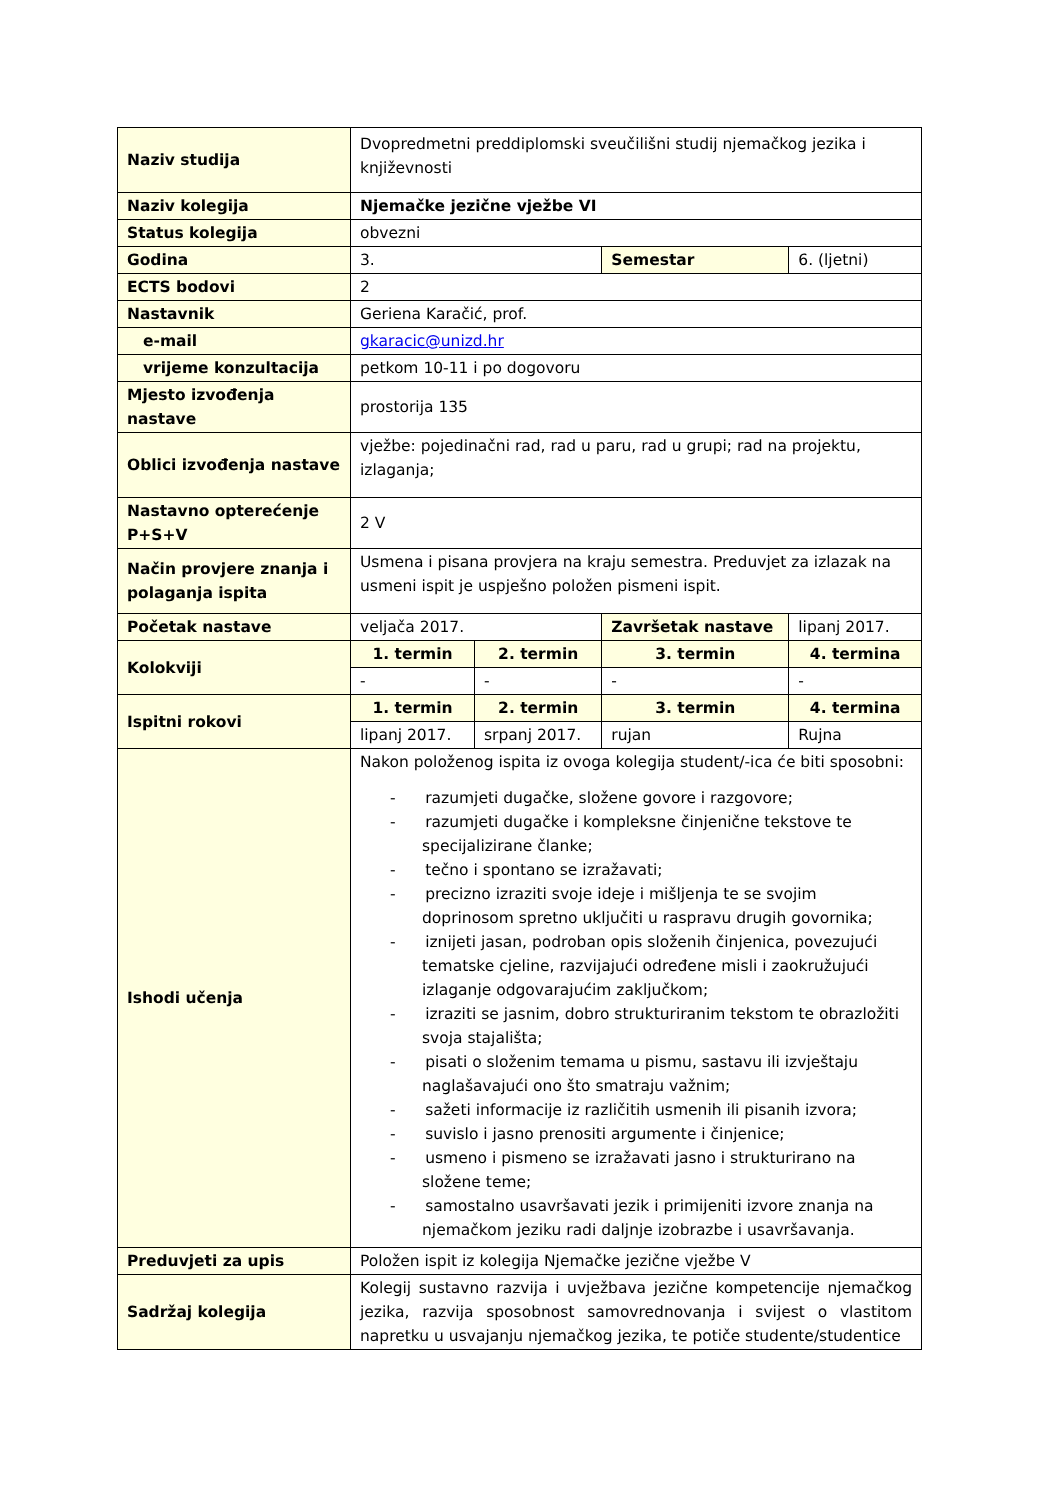| Naziv studija | Dvopredmetni preddiplomski sveučilišni studij njemačkog jezika i književnosti | | | |
| Naziv kolegija | Njemačke jezične vježbe VI | | | |
| Status kolegija | obvezni | | | |
| Godina | 3. | | Semestar | 6. (ljetni) |
| ECTS bodovi | 2 | | | |
| Nastavnik | Geriena Karačić, prof. | | | |
| e-mail | gkaracic@unizd.hr | | | |
| vrijeme konzultacija | petkom 10-11 i po dogovoru | | | |
| Mjesto izvođenja nastave | prostorija 135 | | | |
| Oblici izvođenja nastave | vježbe: pojedinačni rad, rad u paru, rad u grupi; rad na projektu, izlaganja; | | | |
| Nastavno opterećenje P+S+V | 2 V | | | |
| Način provjere znanja i polaganja ispita | Usmena i pisana provjera na kraju semestra. Preduvjet za izlazak na usmeni ispit je uspješno položen pismeni ispit. | | | |
| Početak nastave | veljača 2017. | | Završetak nastave | lipanj 2017. |
| Kolokviji | 1. termin | 2. termin | 3. termin | 4. termina |
| | - | - | - | - |
| Ispitni rokovi | 1. termin | 2. termin | 3. termin | 4. termina |
| | lipanj 2017. | srpanj 2017. | rujan | Rujna |
| Ishodi učenja | Nakon položenog ispita iz ovoga kolegija student/-ica će biti sposobni: - razumjeti dugačke, složene govore i razgovore; - razumjeti dugačke i kompleksne činjenične tekstove te specijalizirane članke; - tečno i spontano se izražavati; - precizno izraziti svoje ideje i mišljenja te se svojim doprinosom spretno uključiti u raspravu drugih govornika; - iznijeti jasan, podroban opis složenih činjenica, povezujući tematske cjeline, razvijajući određene misli i zaokružujući izlaganje odgovarajućim zaključkom; - izraziti se jasnim, dobro strukturiranim tekstom te obrazložiti svoja stajališta; - pisati o složenim temama u pismu, sastavu ili izvještaju naglašavajući ono što smatraju važnim; - sažeti informacije iz različitih usmenih ili pisanih izvora; - suvislo i jasno prenositi argumente i činjenice; - usmeno i pismeno se izražavati jasno i strukturirano na složene teme; - samostalno usavršavati jezik i primijeniti izvore znanja na njemačkom jeziku radi daljnje izobrazbe i usavršavanja. | | | |
| Preduvjeti za upis | Položen ispit iz kolegija Njemačke jezične vježbe V | | | |
| Sadržaj kolegija | Kolegij sustavno razvija i uvježbava jezične kompetencije njemačkog jezika, razvija sposobnost samovrednovanja i svijest o vlastitom napretku u usvajanju njemačkog jezika, te potiče studente/studentice | | | |